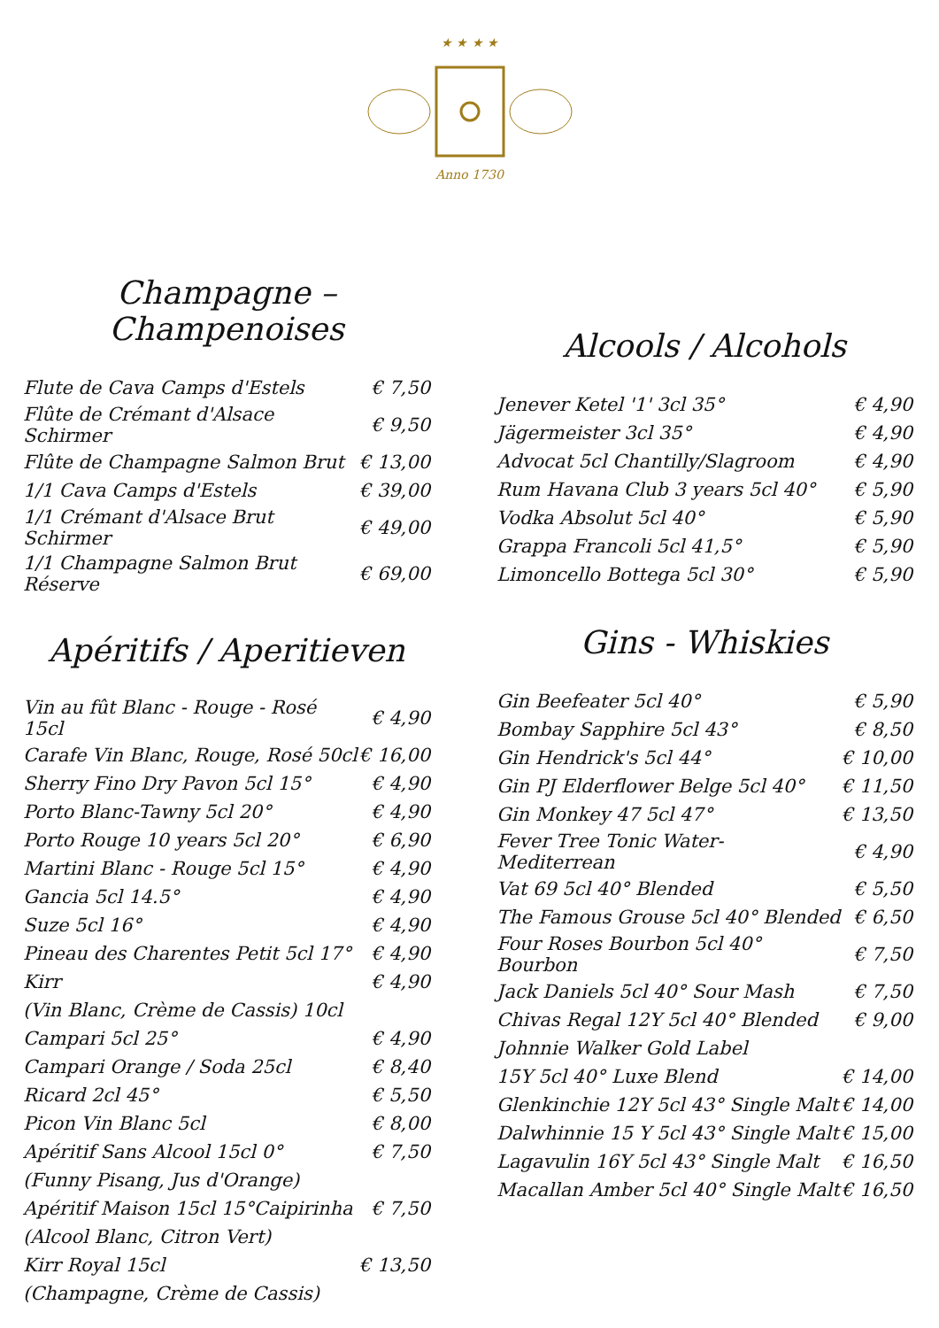★ ★ ★ ★
Anno 1730
Champagne – Champenoises
| Flute de Cava Camps d'Estels | € 7,50 |
| Flûte de Crémant d'Alsace Schirmer | € 9,50 |
| Flûte de Champagne Salmon Brut | € 13,00 |
| 1/1 Cava Camps d'Estels | € 39,00 |
| 1/1 Crémant d'Alsace Brut Schirmer | € 49,00 |
| 1/1 Champagne Salmon Brut Réserve | € 69,00 |
Apéritifs / Aperitieven
| Vin au fût Blanc - Rouge - Rosé 15cl | € 4,90 |
| Carafe Vin Blanc, Rouge, Rosé 50cl | € 16,00 |
| Sherry Fino Dry Pavon 5cl 15° | € 4,90 |
| Porto Blanc-Tawny 5cl 20° | € 4,90 |
| Porto Rouge 10 years 5cl 20° | € 6,90 |
| Martini Blanc - Rouge 5cl 15° | € 4,90 |
| Gancia 5cl 14.5° | € 4,90 |
| Suze 5cl 16° | € 4,90 |
| Pineau des Charentes Petit 5cl 17° | € 4,90 |
| Kirr | € 4,90 |
| (Vin Blanc, Crème de Cassis) 10cl | |
| Campari 5cl 25° | € 4,90 |
| Campari Orange / Soda 25cl | € 8,40 |
| Ricard 2cl 45° | € 5,50 |
| Picon Vin Blanc 5cl | € 8,00 |
| Apéritif Sans Alcool 15cl 0° | € 7,50 |
| (Funny Pisang, Jus d'Orange) | |
| Apéritif Maison 15cl 15°Caipirinha | € 7,50 |
| (Alcool Blanc, Citron Vert) | |
| Kirr Royal 15cl | € 13,50 |
| (Champagne, Crème de Cassis) | |
Alcools / Alcohols
| Jenever Ketel '1' 3cl 35° | € 4,90 |
| Jägermeister 3cl 35° | € 4,90 |
| Advocat 5cl Chantilly/Slagroom | € 4,90 |
| Rum Havana Club 3 years 5cl 40° | € 5,90 |
| Vodka Absolut 5cl 40° | € 5,90 |
| Grappa Francoli 5cl 41,5° | € 5,90 |
| Limoncello Bottega 5cl 30° | € 5,90 |
Gins - Whiskies
| Gin Beefeater 5cl 40° | € 5,90 |
| Bombay Sapphire 5cl 43° | € 8,50 |
| Gin Hendrick's 5cl 44° | € 10,00 |
| Gin PJ Elderflower Belge 5cl 40° | € 11,50 |
| Gin Monkey 47 5cl 47° | € 13,50 |
| Fever Tree Tonic Water-Mediterrean | € 4,90 |
| Vat 69 5cl 40° Blended | € 5,50 |
| The Famous Grouse 5cl 40° Blended | € 6,50 |
| Four Roses Bourbon 5cl 40° Bourbon | € 7,50 |
| Jack Daniels 5cl 40° Sour Mash | € 7,50 |
| Chivas Regal 12Y 5cl 40° Blended | € 9,00 |
| Johnnie Walker Gold Label | |
| 15Y 5cl 40° Luxe Blend | € 14,00 |
| Glenkinchie 12Y 5cl 43° Single Malt | € 14,00 |
| Dalwhinnie 15 Y 5cl 43° Single Malt | € 15,00 |
| Lagavulin 16Y 5cl 43° Single Malt | € 16,50 |
| Macallan Amber 5cl 40° Single Malt | € 16,50 |